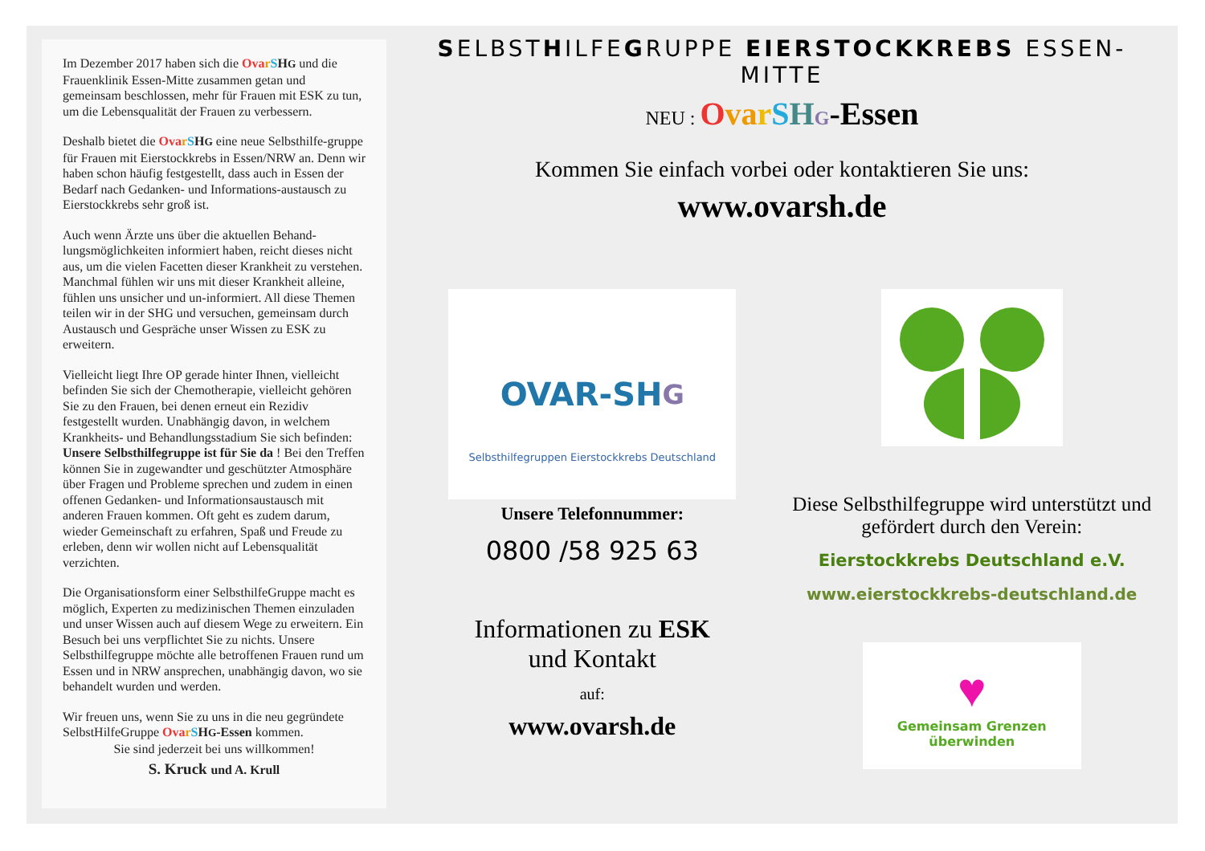Im Dezember 2017 haben sich die Ova rSHG und die Frauenklinik Essen-Mitte zusammen getan und gemeinsam beschlossen, mehr für Frauen mit ESK zu tun, um die Lebensqualität der Frauen zu verbessern.
Deshalb bietet die Ova rSHG eine neue Selbsthilfe-gruppe für Frauen mit Eierstockkrebs in Essen/NRW an. Denn wir haben schon häufig festgestellt, dass auch in Essen der Bedarf nach Gedanken- und Informations-austausch zu Eierstockkrebs sehr groß ist.
Auch wenn Ärzte uns über die aktuellen Behand-lungsmöglichkeiten informiert haben, reicht dieses nicht aus, um die vielen Facetten dieser Krankheit zu verstehen. Manchmal fühlen wir uns mit dieser Krankheit alleine, fühlen uns unsicher und un-informiert. All diese Themen teilen wir in der SHG und versuchen, gemeinsam durch Austausch und Gespräche unser Wissen zu ESK zu erweitern.
Vielleicht liegt Ihre OP gerade hinter Ihnen, vielleicht befinden Sie sich der Chemotherapie, vielleicht gehören Sie zu den Frauen, bei denen erneut ein Rezidiv festgestellt wurden. Unabhängig davon, in welchem Krankheits- und Behandlungsstadium Sie sich befinden: Unsere Selbsthilfegruppe ist für Sie da ! Bei den Treffen können Sie in zugewandter und geschützter Atmosphäre über Fragen und Probleme sprechen und zudem in einen offenen Gedanken- und Informationsaustausch mit anderen Frauen kommen. Oft geht es zudem darum, wieder Gemeinschaft zu erfahren, Spaß und Freude zu erleben, denn wir wollen nicht auf Lebensqualität verzichten.
Die Organisationsform einer SelbsthilfeGruppe macht es möglich, Experten zu medizinischen Themen einzuladen und unser Wissen auch auf diesem Wege zu erweitern. Ein Besuch bei uns verpflichtet Sie zu nichts. Unsere Selbsthilfegruppe möchte alle betroffenen Frauen rund um Essen und in NRW ansprechen, unabhängig davon, wo sie behandelt wurden und werden.
Wir freuen uns, wenn Sie zu uns in die neu gegründete SelbstHilfeGruppe Ova rSHG-Essen kommen.
Sie sind jederzeit bei uns willkommen!
S. Kruck und A. Krull
SELBSTHILFEGRUPPE EIERSTOCKKREBS ESSEN-MITTE
NEU : Ova rSHG-Essen
Kommen Sie einfach vorbei oder kontaktieren Sie uns:
www.ovarsh.de
OVAR-SH G
Selbsthilfegruppen Eierstockkrebs Deutschland
Unsere Telefonnummer:
0800 /58 925 63
Informationen zu ESK
und Kontakt
auf:
www.ovarsh.de
Diese Selbsthilfegruppe wird unterstützt und gefördert durch den Verein:
Eierstockkrebs Deutschland e.V.
www.eierstockkrebs-deutschland.de
♥
Gemeinsam Grenzen überwinden